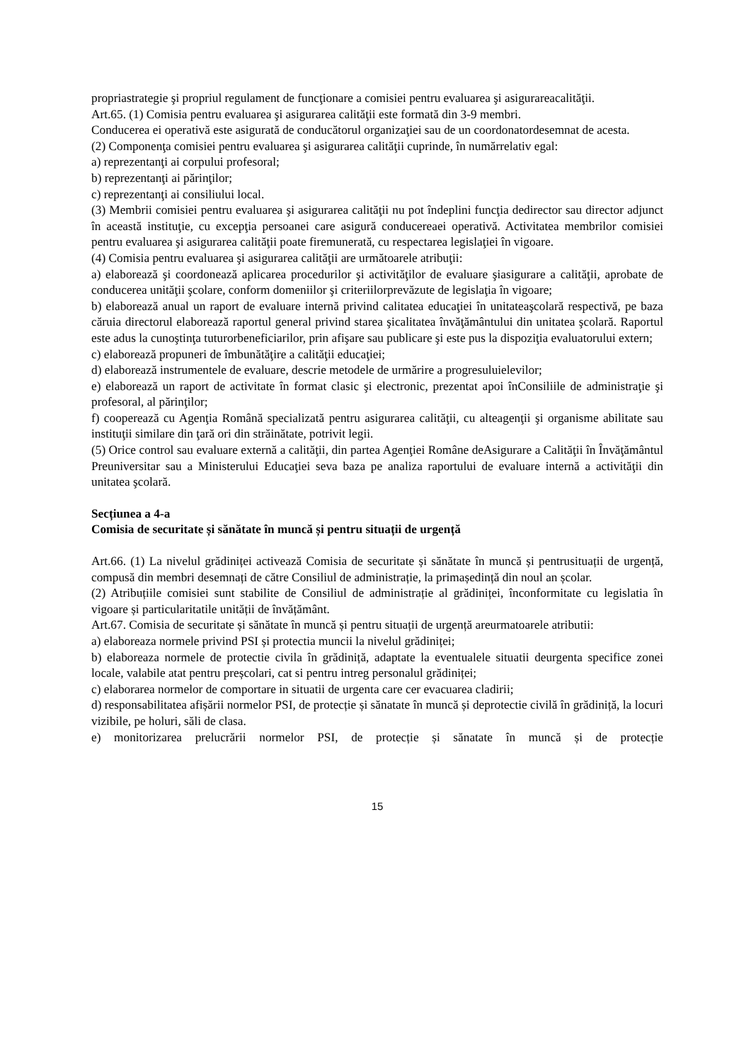propriastrategie şi propriul regulament de funcţionare a comisiei pentru evaluarea şi asigurareacalităţii.
Art.65. (1) Comisia pentru evaluarea şi asigurarea calităţii este formată din 3-9 membri.
Conducerea ei operativă este asigurată de conducătorul organizaţiei sau de un coordonatordesemnat de acesta.
(2) Componenţa comisiei pentru evaluarea şi asigurarea calităţii cuprinde, în numărrelativ egal:
a) reprezentanţi ai corpului profesoral;
b) reprezentanţi ai părinţilor;
c) reprezentanţi ai consiliului local.
(3) Membrii comisiei pentru evaluarea şi asigurarea calităţii nu pot îndeplini funcţia dedirector sau director adjunct în această instituţie, cu excepţia persoanei care asigură conducereaei operativă. Activitatea membrilor comisiei pentru evaluarea şi asigurarea calităţii poate firemunerată, cu respectarea legislaţiei în vigoare.
(4) Comisia pentru evaluarea şi asigurarea calităţii are următoarele atribuţii:
a) elaborează şi coordonează aplicarea procedurilor şi activităţilor de evaluare şiasigurare a calităţii, aprobate de conducerea unităţii şcolare, conform domeniilor şi criteriilorprevăzute de legislaţia în vigoare;
b) elaborează anual un raport de evaluare internă privind calitatea educaţiei în unitateaşcolară respectivă, pe baza căruia directorul elaborează raportul general privind starea şicalitatea învăţământului din unitatea şcolară. Raportul este adus la cunoştinţa tuturorbeneficiarilor, prin afişare sau publicare şi este pus la dispoziţia evaluatorului extern;
c) elaborează propuneri de îmbunătăţire a calităţii educaţiei;
d) elaborează instrumentele de evaluare, descrie metodele de urmărire a progresuluielevilor;
e) elaborează un raport de activitate în format clasic şi electronic, prezentat apoi înConsiliile de administraţie şi profesoral, al părinţilor;
f) cooperează cu Agenţia Română specializată pentru asigurarea calităţii, cu alteagenţii şi organisme abilitate sau instituţii similare din ţară ori din străinătate, potrivit legii.
(5) Orice control sau evaluare externă a calităţii, din partea Agenţiei Române deAsigurare a Calităţii în Învăţământul Preuniversitar sau a Ministerului Educaţiei seva baza pe analiza raportului de evaluare internă a activităţii din unitatea şcolară.
Secțiunea a 4-a
Comisia de securitate și sănătate în muncă și pentru situații de urgență
Art.66. (1) La nivelul grădiniței activează Comisia de securitate și sănătate în muncă și pentrusituații de urgență, compusă din membri desemnați de către Consiliul de administrație, la primaședință din noul an școlar.
(2) Atribuțiile comisiei sunt stabilite de Consiliul de administrație al grădiniței, înconformitate cu legislatia în vigoare și particularitatile unității de învățământ.
Art.67. Comisia de securitate și sănătate în muncă și pentru situații de urgență areurmatoarele atributii:
a) elaboreaza normele privind PSI și protectia muncii la nivelul grădiniței;
b) elaboreaza normele de protectie civila în grădiniță, adaptate la eventualele situatii deurgenta specifice zonei locale, valabile atat pentru preșcolari, cat si pentru intreg personalul grădiniței;
c) elaborarea normelor de comportare in situatii de urgenta care cer evacuarea cladirii;
d) responsabilitatea afișării normelor PSI, de protecție și sănatate în muncă și deprotectie civilă în grădiniță, la locuri vizibile, pe holuri, săli de clasa.
e) monitorizarea prelucrării normelor PSI, de protecție și sănatate în muncă și de protecție
15